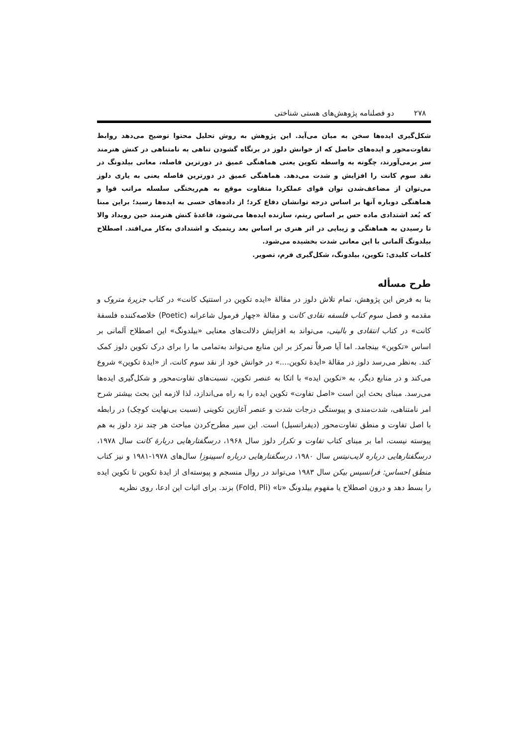۲۷۸ دو فصلنامه پژوهش‌های هستی شناختی
شکل‌گیری ایده‌ها سخن به میان می‌آید. این پژوهش به روش تحلیل محتوا توضیح می‌دهد روابط تفاوت‌محور و ایده‌های حاصل که از خوانش دلوز در برنگاه گشودن تناهی به نامتناهی در کنش هنرمند سر برمی‌آورند، چگونه به واسطه تکوین یعنی هماهنگی عمیق در دورترین فاصله، معانی بیلدونگ در نقد سوم کانت را افزایش و شدت می‌دهد. هماهنگی عمیق در دورترین فاصله یعنی به یاری دلوز می‌توان از مضاعف‌شدن توان قوای عملکردا متفاوت موقع به هم‌ریختگی سلسله مراتب قوا و هماهنگی دوباره آنها بر اساس درجه توانشان دفاع کرد؛ از داده‌های حسی به ایده‌ها رسید؛ براین مبنا که بُعد اشتدادی ماده حس بر اساس ریتم، سازنده ایده‌ها می‌شود، قاعدهٔ کنش هنرمند حین رویداد والا تا رسیدن به هماهنگی و زیبایی در اثر هنری بر اساس بعد ریتمیک و اشتدادی به‌کار می‌افتد. اصطلاح بیلدونگ آلمانی با این معانی شدت بخشیده می‌شود.
کلمات کلیدی: تکوین، بیلدونگ، شکل‌گیری فرم، تصویر.
طرح مسأله
بنا به فرض این پژوهش، تمام تلاش دلوز در مقالهٔ «ایده تکوین در استتیک کانت» در کتاب جزیرهٔ متروک و مقدمه و فصل سوم کتاب فلسفه نقادی کانت و مقالهٔ «چهار فرمول شاعرانه (Poetic) خلاصه‌کننده فلسفهٔ کانت» در کتاب انتقادی و بالینی، می‌تواند به افزایش دلالت‌های معنایی «بیلدونگ» این اصطلاح آلمانی بر اساس «تکوین» بینجامد. اما آیا صرفاً تمرکز بر این منابع می‌تواند به‌تمامی ما را برای درک تکوین دلوز کمک کند. به‌نظر می‌رسد دلوز در مقالهٔ «ایدهٔ تکوین....» در خوانش خود از نقد سوم کانت، از «ایدهٔ تکوین» شروع می‌کند و در منابع دیگر، به «تکوین ایده» با اتکا به عنصر تکوین، نسبت‌های تفاوت‌محور و شکل‌گیری ایده‌ها می‌رسد. مبنای بحث این است «اصل تفاوت» تکوین ایده را به راه می‌اندازد، لذا لازمه این بحث بیشتر شرح امر نامتناهی، شدت‌مندی و پیوستگی درجات شدت و عنصر آغازین تکوینی (نسبت بی‌نهایت کوچک) در رابطه با اصل تفاوت و منطق تفاوت‌محور (دیفرانسیل) است. این سیر مطرح‌کردن مباحث هر چند نزد دلوز به هم پیوسته نیست، اما بر مبنای کتاب تفاوت و تکرار دلوز سال ۱۹۶۸، درسگفتارهایی دربارهٔ کانت سال ۱۹۷۸، درسگفتارهایی درباره لایب‌نیتس سال ۱۹۸۰، درسگفتارهایی درباره اسپینوزا سال‌های ۱۹۷۸-۱۹۸۱ و نیز کتاب منطق احساس: فرانسیس بیکن سال ۱۹۸۳ می‌تواند در روال منسجم و پیوسته‌ای از ایدهٔ تکوین تا تکوین ایده را بسط دهد و درون اصطلاح یا مفهوم بیلدونگ «تا» (Fold, Pli) بزند. برای اثبات این ادعا، روی نظریه